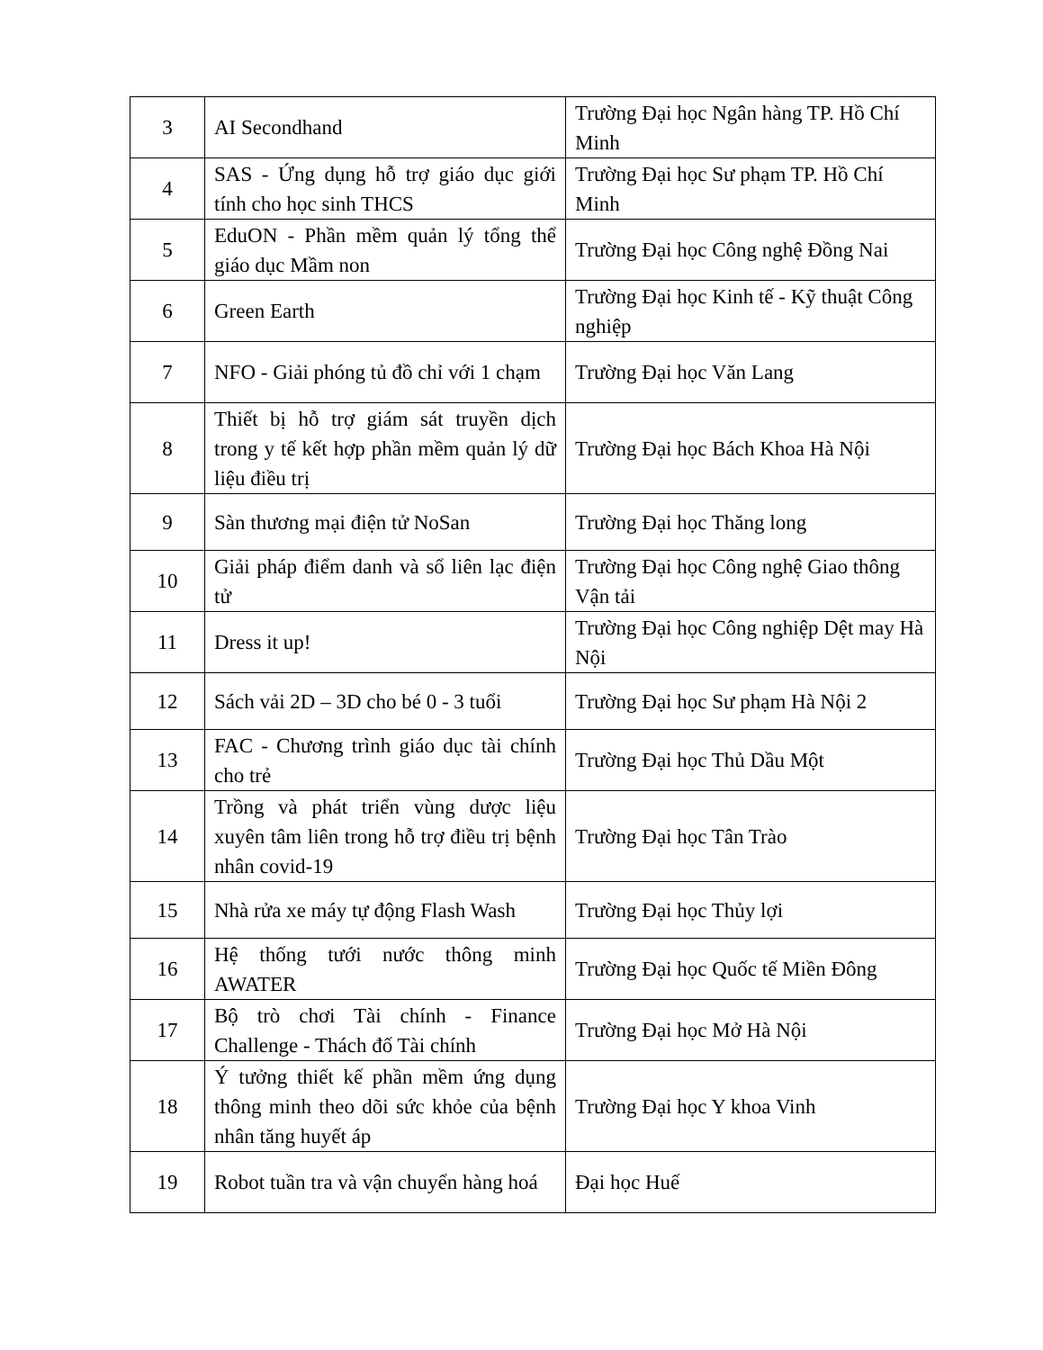| 3 | AI Secondhand | Trường Đại học Ngân hàng TP. Hồ Chí Minh |
| 4 | SAS - Ứng dụng hỗ trợ giáo dục giới tính cho học sinh THCS | Trường Đại học Sư phạm TP. Hồ Chí Minh |
| 5 | EduON - Phần mềm quản lý tổng thể giáo dục Mầm non | Trường Đại học Công nghệ Đồng Nai |
| 6 | Green Earth | Trường Đại học Kinh tế - Kỹ thuật Công nghiệp |
| 7 | NFO - Giải phóng tủ đồ chỉ với 1 chạm | Trường Đại học Văn Lang |
| 8 | Thiết bị hỗ trợ giám sát truyền dịch trong y tế kết hợp phần mềm quản lý dữ liệu điều trị | Trường Đại học Bách Khoa Hà Nội |
| 9 | Sàn thương mại điện tử NoSan | Trường Đại học Thăng long |
| 10 | Giải pháp điểm danh và sổ liên lạc điện tử | Trường Đại học Công nghệ Giao thông Vận tải |
| 11 | Dress it up! | Trường Đại học Công nghiệp Dệt may Hà Nội |
| 12 | Sách vải 2D – 3D cho bé 0 - 3 tuổi | Trường Đại học Sư phạm Hà Nội 2 |
| 13 | FAC - Chương trình giáo dục tài chính cho trẻ | Trường Đại học Thủ Dầu Một |
| 14 | Trồng và phát triển vùng dược liệu xuyên tâm liên trong hỗ trợ điều trị bệnh nhân covid-19 | Trường Đại học Tân Trào |
| 15 | Nhà rửa xe máy tự động Flash Wash | Trường Đại học Thủy lợi |
| 16 | Hệ thống tưới nước thông minh AWATER | Trường Đại học Quốc tế Miền Đông |
| 17 | Bộ trò chơi Tài chính - Finance Challenge - Thách đố Tài chính | Trường Đại học Mở Hà Nội |
| 18 | Ý tưởng thiết kế phần mềm ứng dụng thông minh theo dõi sức khỏe của bệnh nhân tăng huyết áp | Trường Đại học Y khoa Vinh |
| 19 | Robot tuần tra và vận chuyển hàng hoá | Đại học Huế |